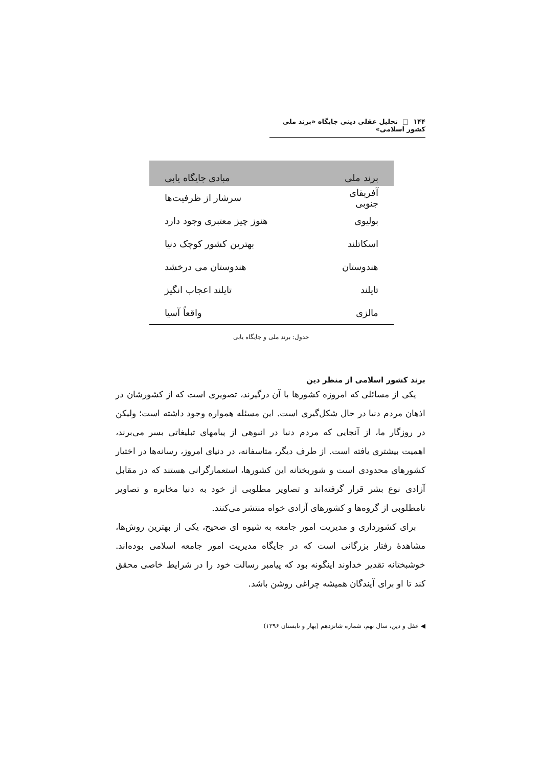۱۴۴ □ تحلیل عقلی دینی جایگاه «برند ملی کشور اسلامی»
| برند ملی | مبادی جایگاه یابی |
| --- | --- |
| آفریقای جنوبی | سرشار از ظرفیت‌ها |
| بولیوی | هنوز چیز معتبری وجود دارد |
| اسکاتلند | بهترین کشور کوچک دنیا |
| هندوستان | هندوستان می درخشد |
| تایلند | تایلند اعجاب انگیز |
| مالزی | واقعاً آسیا |
جدول: برند ملی و جایگاه یابی
برند کشور اسلامی از منظر دین
یکی از مسائلی که امروزه کشورها با آن درگیرند، تصویری است که از کشورشان در اذهان مردم دنیا در حال شکل‌گیری است. این مسئله همواره وجود داشته است؛ ولیکن در روزگار ما، از آنجایی که مردم دنیا در انبوهی از پیامهای تبلیغاتی بسر می‌برند، اهمیت بیشتری یافته است. از طرف دیگر، متاسفانه، در دنیای امروز، رسانه‌ها در اختیار کشورهای محدودی است و شوربختانه این کشورها، استعمارگرانی هستند که در مقابل آزادی نوع بشر قرار گرفته‌اند و تصاویر مطلوبی از خود به دنیا مخابره و تصاویر نامطلوبی از گروه‌ها و کشورهای آزادی خواه منتشر می‌کنند.
برای کشورداری و مدیریت امور جامعه به شیوه ای صحیح، یکی از بهترین روش‌ها، مشاهدهٔ رفتار بزرگانی است که در جایگاه مدیریت امور جامعه اسلامی بوده‌اند. خوشبختانه تقدیر خداوند اینگونه بود که پیامبر رسالت خود را در شرایط خاصی محقق کند تا او برای آیندگان همیشه چراغی روشن باشد.
◀ عقل و دین، سال نهم، شماره شانزدهم (بهار و تابستان ۱۳۹۶)